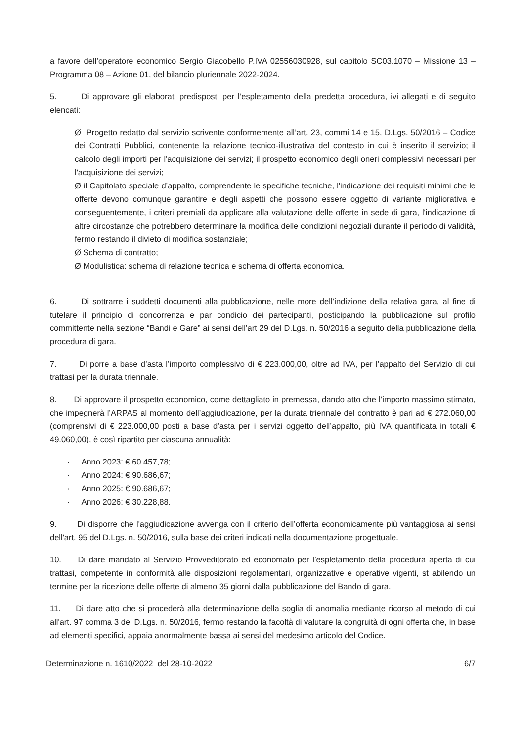a favore dell’operatore economico Sergio Giacobello P.IVA 02556030928, sul capitolo SC03.1070 – Missione 13 – Programma 08 – Azione 01, del bilancio pluriennale 2022-2024.
5. Di approvare gli elaborati predisposti per l’espletamento della predetta procedura, ivi allegati e di seguito elencati:
Ø Progetto redatto dal servizio scrivente conformemente all’art. 23, commi 14 e 15, D.Lgs. 50/2016 – Codice dei Contratti Pubblici, contenente la relazione tecnico-illustrativa del contesto in cui è inserito il servizio; il calcolo degli importi per l'acquisizione dei servizi; il prospetto economico degli oneri complessivi necessari per l'acquisizione dei servizi;
Ø il Capitolato speciale d’appalto, comprendente le specifiche tecniche, l'indicazione dei requisiti minimi che le offerte devono comunque garantire e degli aspetti che possono essere oggetto di variante migliorativa e conseguentemente, i criteri premiali da applicare alla valutazione delle offerte in sede di gara, l'indicazione di altre circostanze che potrebbero determinare la modifica delle condizioni negoziali durante il periodo di validità, fermo restando il divieto di modifica sostanziale;
Ø Schema di contratto;
Ø Modulistica: schema di relazione tecnica e schema di offerta economica.
6. Di sottrarre i suddetti documenti alla pubblicazione, nelle more dell’indizione della relativa gara, al fine di tutelare il principio di concorrenza e par condicio dei partecipanti, posticipando la pubblicazione sul profilo committente nella sezione “Bandi e Gare” ai sensi dell’art 29 del D.Lgs. n. 50/2016 a seguito della pubblicazione della procedura di gara.
7. Di porre a base d’asta l’importo complessivo di € 223.000,00, oltre ad IVA, per l’appalto del Servizio di cui trattasi per la durata triennale.
8. Di approvare il prospetto economico, come dettagliato in premessa, dando atto che l’importo massimo stimato, che impegnerà l’ARPAS al momento dell’aggiudicazione, per la durata triennale del contratto è pari ad € 272.060,00 (comprensivi di € 223.000,00 posti a base d’asta per i servizi oggetto dell’appalto, più IVA quantificata in totali € 49.060,00), è così ripartito per ciascuna annualità:
· Anno 2023: € 60.457,78;
· Anno 2024: € 90.686,67;
· Anno 2025: € 90.686,67;
· Anno 2026: € 30.228,88.
9. Di disporre che l'aggiudicazione avvenga con il criterio dell’offerta economicamente più vantaggiosa ai sensi dell'art. 95 del D.Lgs. n. 50/2016, sulla base dei criteri indicati nella documentazione progettuale.
10. Di dare mandato al Servizio Provveditorato ed economato per l’espletamento della procedura aperta di cui trattasi, competente in conformità alle disposizioni regolamentari, organizzative e operative vigenti, st abilendo un termine per la ricezione delle offerte di almeno 35 giorni dalla pubblicazione del Bando di gara.
11. Di dare atto che si procederà alla determinazione della soglia di anomalia mediante ricorso al metodo di cui all'art. 97 comma 3 del D.Lgs. n. 50/2016, fermo restando la facoltà di valutare la congruità di ogni offerta che, in base ad elementi specifici, appaia anormalmente bassa ai sensi del medesimo articolo del Codice.
Determinazione n. 1610/2022 del 28-10-2022 6/7